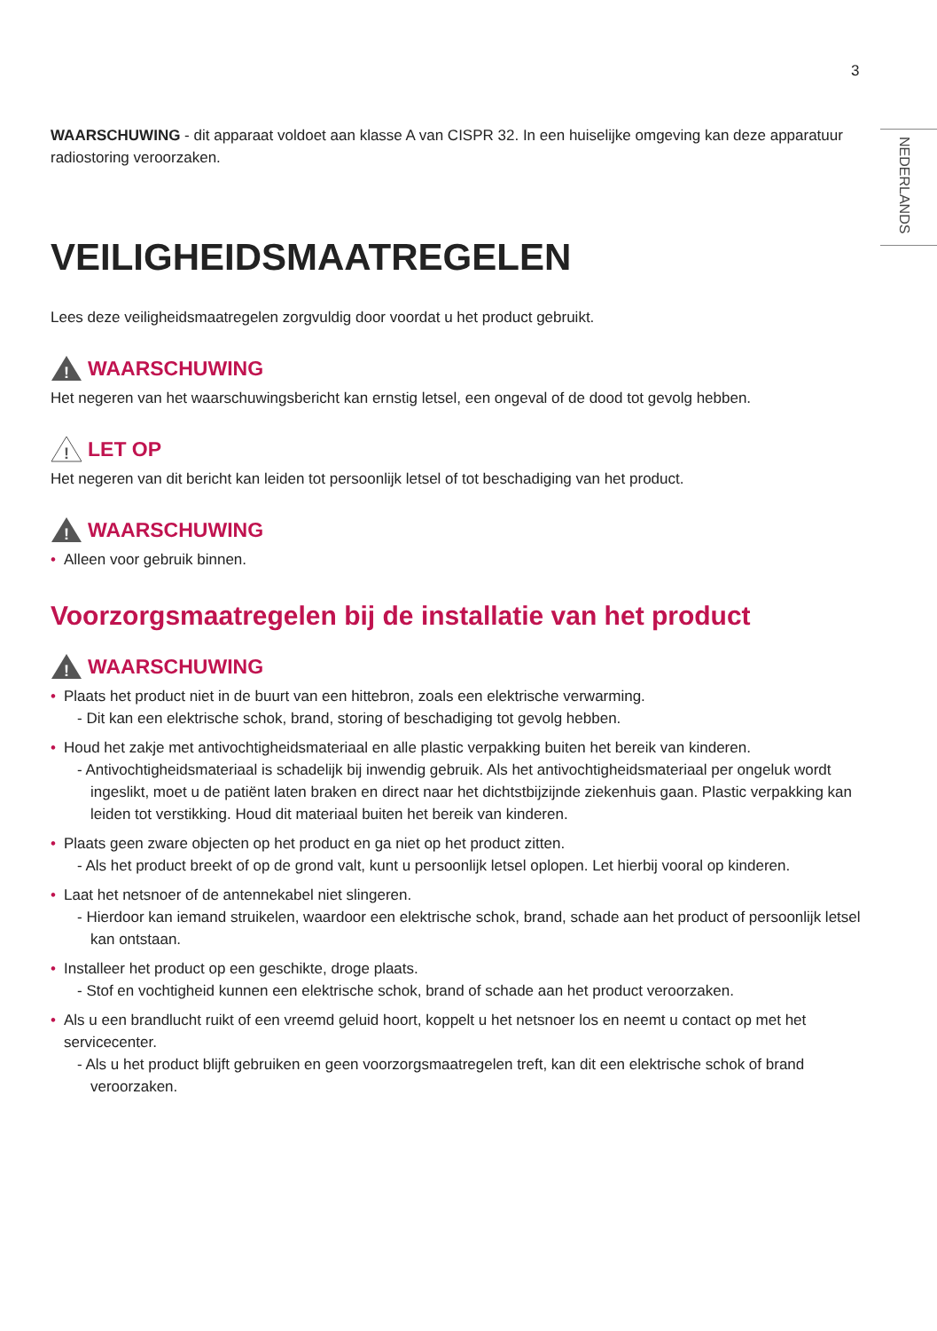3
NEDERLANDS
WAARSCHUWING - dit apparaat voldoet aan klasse A van CISPR 32. In een huiselijke omgeving kan deze apparatuur radiostoring veroorzaken.
VEILIGHEIDSMAATREGELEN
Lees deze veiligheidsmaatregelen zorgvuldig door voordat u het product gebruikt.
!
WAARSCHUWING
Het negeren van het waarschuwingsbericht kan ernstig letsel, een ongeval of de dood tot gevolg hebben.
!
LET OP
Het negeren van dit bericht kan leiden tot persoonlijk letsel of tot beschadiging van het product.
!
WAARSCHUWING
• Alleen voor gebruik binnen.
Voorzorgsmaatregelen bij de installatie van het product
!
WAARSCHUWING
• Plaats het product niet in de buurt van een hittebron, zoals een elektrische verwarming.
- Dit kan een elektrische schok, brand, storing of beschadiging tot gevolg hebben.
• Houd het zakje met antivochtigheidsmateriaal en alle plastic verpakking buiten het bereik van kinderen.
- Antivochtigheidsmateriaal is schadelijk bij inwendig gebruik. Als het antivochtigheidsmateriaal per ongeluk wordt ingeslikt, moet u de patiënt laten braken en direct naar het dichtstbijzijnde ziekenhuis gaan. Plastic verpakking kan leiden tot verstikking. Houd dit materiaal buiten het bereik van kinderen.
• Plaats geen zware objecten op het product en ga niet op het product zitten.
- Als het product breekt of op de grond valt, kunt u persoonlijk letsel oplopen. Let hierbij vooral op kinderen.
• Laat het netsnoer of de antennekabel niet slingeren.
- Hierdoor kan iemand struikelen, waardoor een elektrische schok, brand, schade aan het product of persoonlijk letsel kan ontstaan.
• Installeer het product op een geschikte, droge plaats.
- Stof en vochtigheid kunnen een elektrische schok, brand of schade aan het product veroorzaken.
• Als u een brandlucht ruikt of een vreemd geluid hoort, koppelt u het netsnoer los en neemt u contact op met het servicecenter.
- Als u het product blijft gebruiken en geen voorzorgsmaatregelen treft, kan dit een elektrische schok of brand veroorzaken.